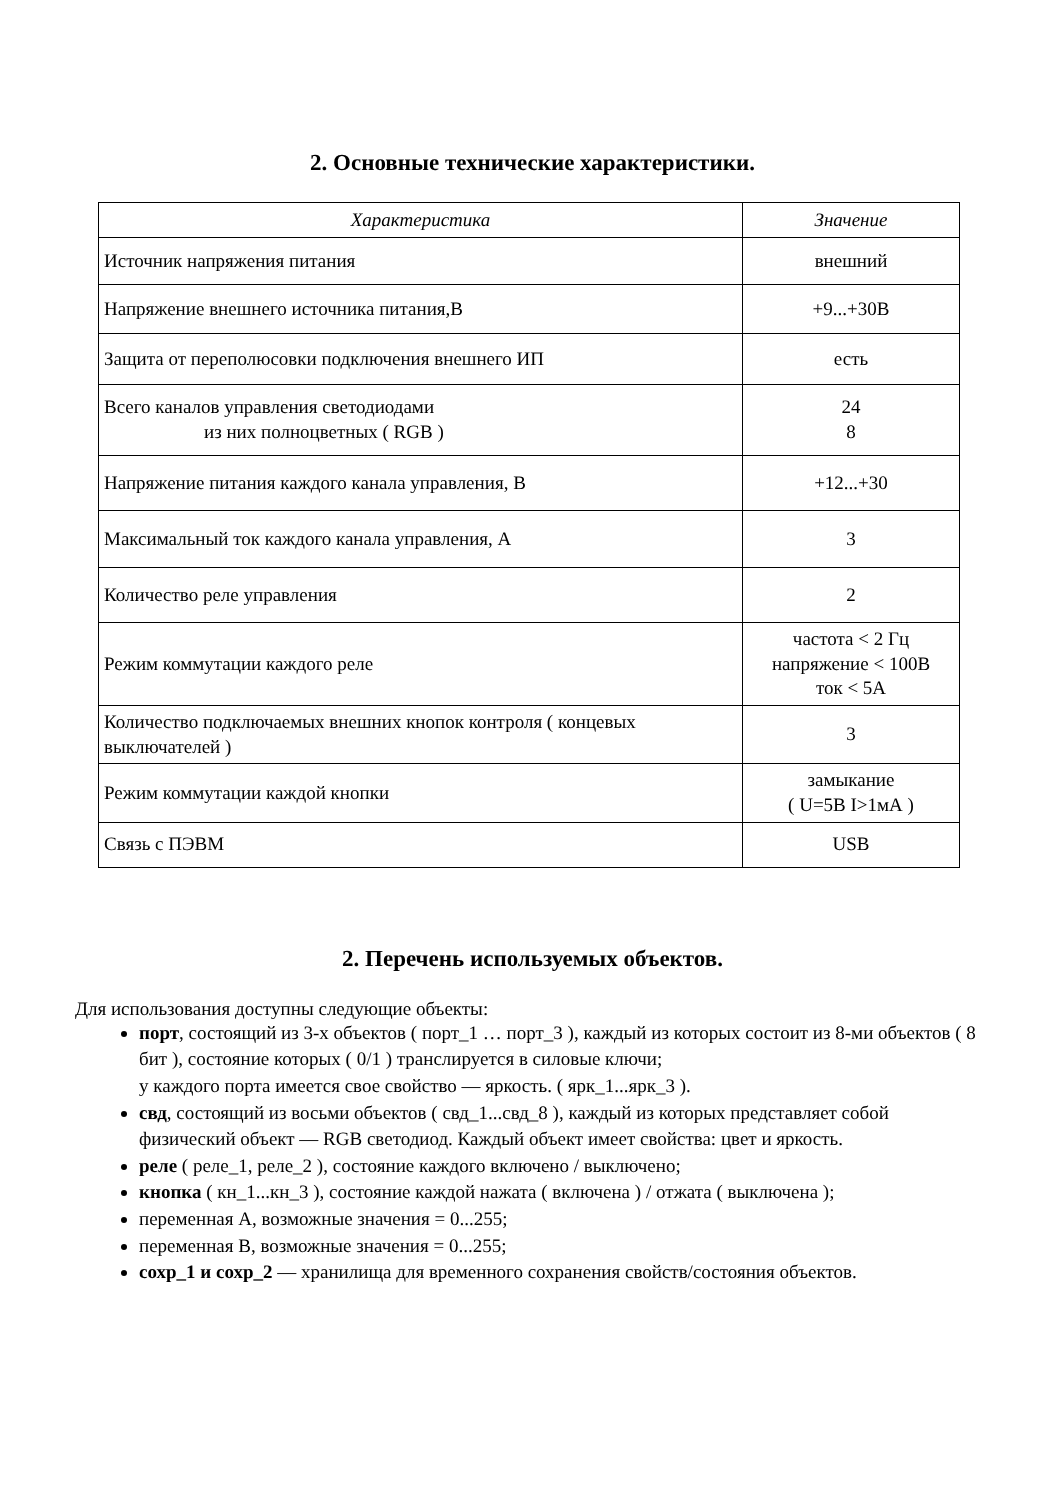2. Основные технические характеристики.
| Характеристика | Значение |
| --- | --- |
| Источник напряжения питания | внешний |
| Напряжение внешнего источника питания,В | +9...+30В |
| Защита от переполюсовки подключения внешнего ИП | есть |
| Всего каналов управления светодиодами из них полноцветных ( RGB ) | 24 8 |
| Напряжение питания каждого канала управления, В | +12...+30 |
| Максимальный ток каждого канала управления, А | 3 |
| Количество реле управления | 2 |
| Режим коммутации каждого реле | частота < 2 Гц напряжение < 100В ток < 5А |
| Количество подключаемых внешних кнопок контроля ( концевых выключателей ) | 3 |
| Режим коммутации каждой кнопки | замыкание ( U=5В I>1мА ) |
| Связь с ПЭВМ | USB |
2. Перечень используемых объектов.
Для использования доступны следующие объекты:
порт, состоящий из 3-х объектов ( порт_1 … порт_3 ), каждый из которых состоит из 8-ми объектов ( 8 бит ), состояние которых ( 0/1 ) транслируется в силовые ключи;
у каждого порта имеется свое свойство — яркость. ( ярк_1...ярк_3 ).
свд, состоящий из восьми объектов ( свд_1...свд_8 ), каждый из которых представляет собой физический объект — RGB светодиод. Каждый объект имеет свойства: цвет и яркость.
реле ( реле_1, реле_2 ), состояние каждого включено / выключено;
кнопка ( кн_1...кн_3 ), состояние каждой нажата ( включена ) / отжата ( выключена );
переменная А, возможные значения = 0...255;
переменная В, возможные значения = 0...255;
сохр_1 и сохр_2 — хранилища для временного сохранения свойств/состояния объектов.